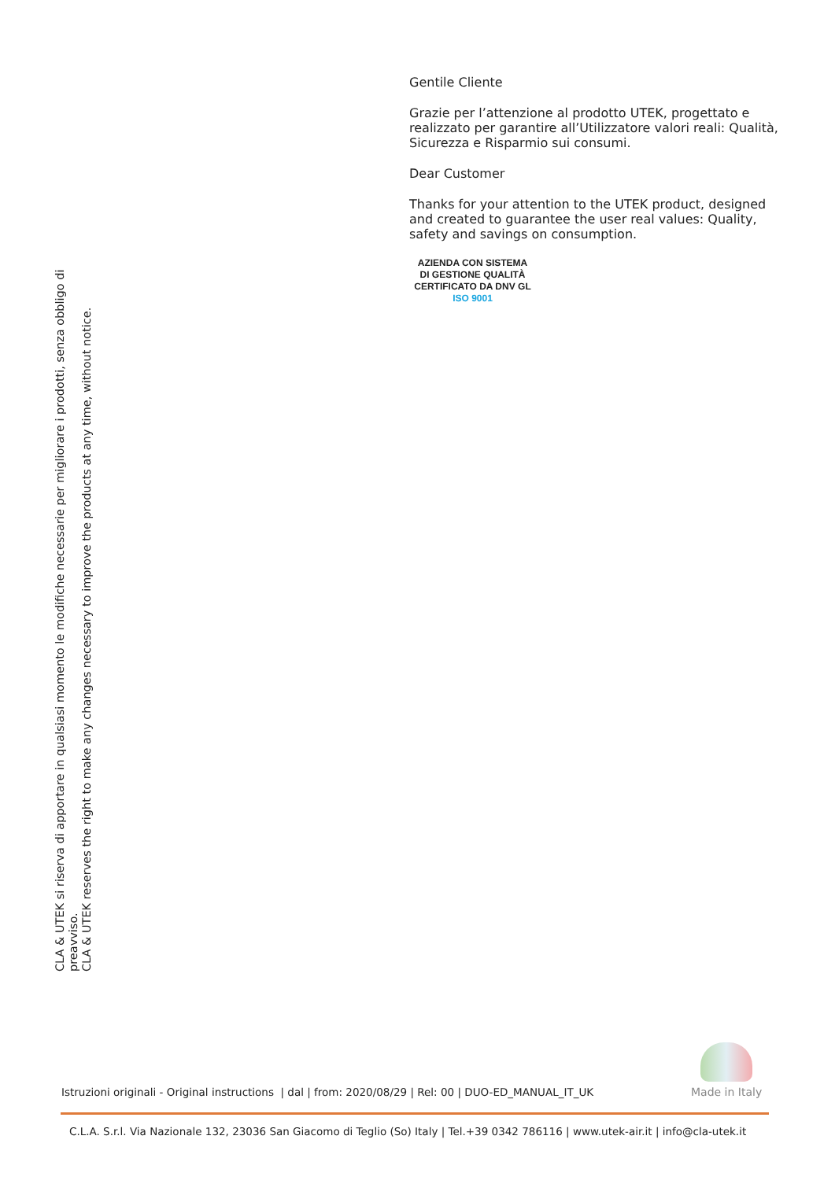Gentile Cliente
Grazie per l’attenzione al prodotto UTEK, progettato e realizzato per garantire all’Utilizzatore valori reali: Qualità, Sicurezza e Risparmio sui consumi.
Dear Customer
Thanks for your attention to the UTEK product, designed and created to guarantee the user real values: Quality, safety and savings on consumption.
AZIENDA CON SISTEMA
DI GESTIONE QUALITÀ
CERTIFICATO DA DNV GL
ISO 9001
CLA & UTEK si riserva di apportare in qualsiasi momento le modifiche necessarie per migliorare i prodotti, senza obbligo di preavviso.
CLA & UTEK reserves the right to make any changes necessary to improve the products at any time, without notice.
Istruzioni originali - Original instructions | dal | from: 2020/08/29 | Rel: 00 | DUO-ED_MANUAL_IT_UK
Made in Italy
C.L.A. S.r.l. Via Nazionale 132, 23036 San Giacomo di Teglio (So) Italy | Tel.+39 0342 786116 | www.utek-air.it | info@cla-utek.it